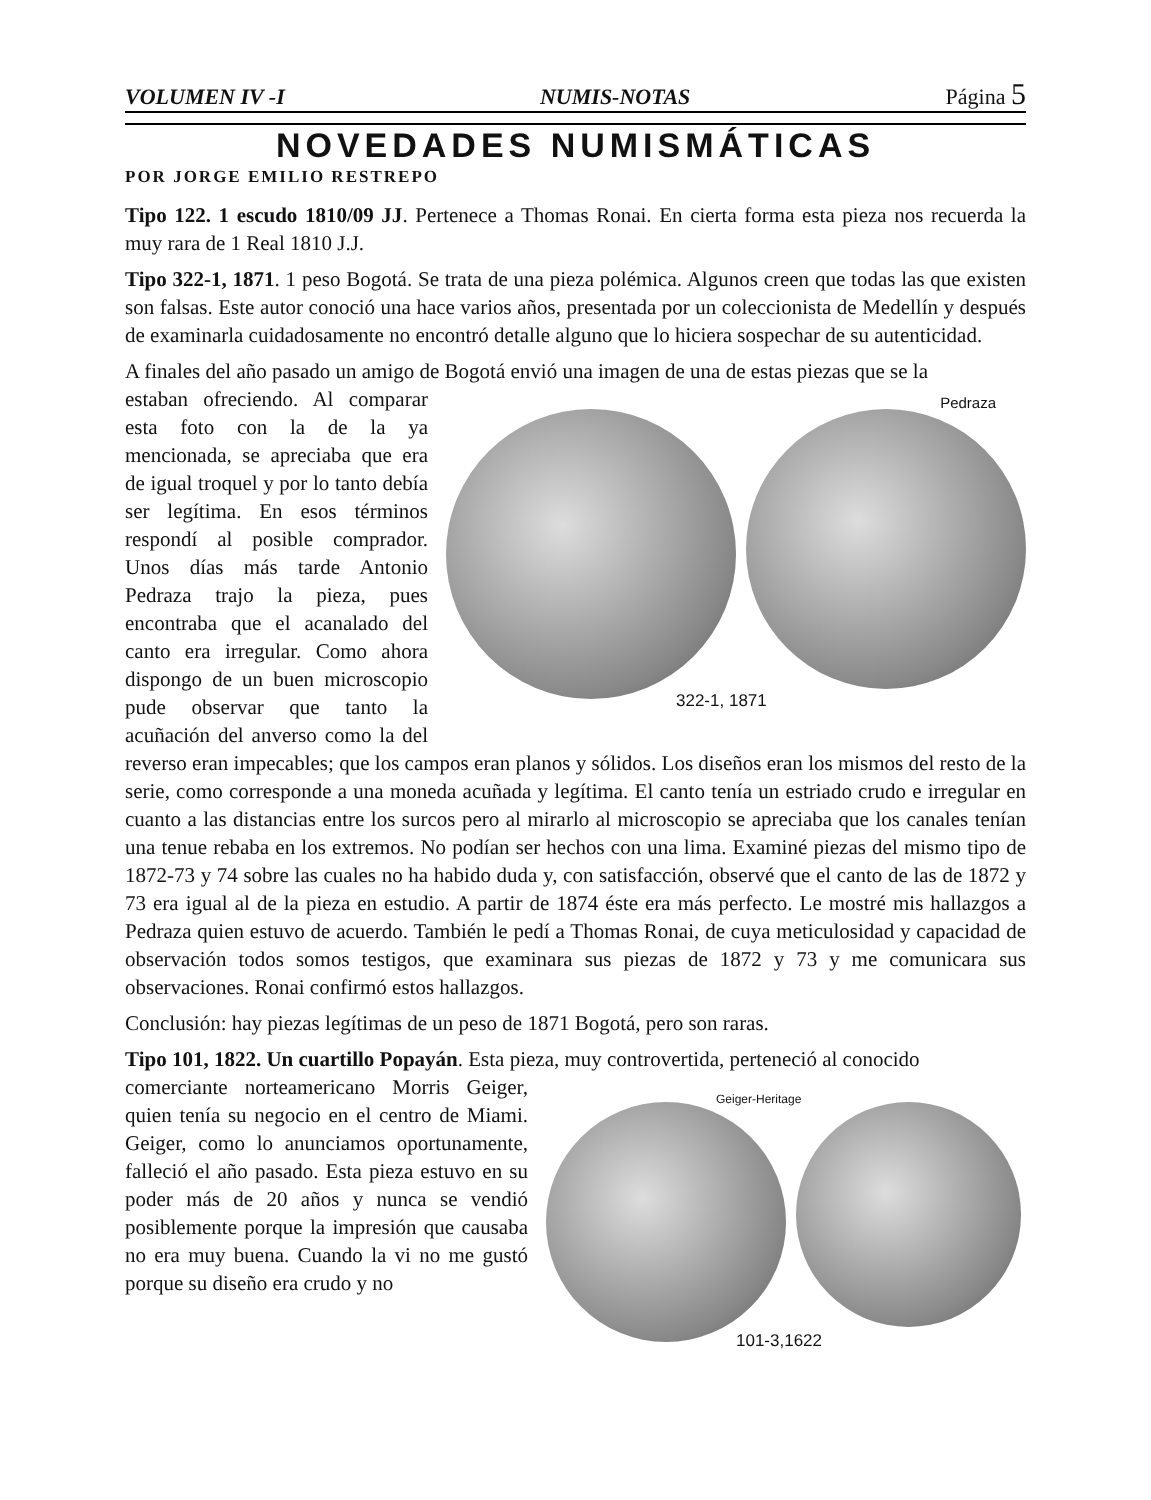VOLUMEN IV -I NUMIS-NOTAS Página 5
NOVEDADES NUMISMÁTICAS
POR JORGE EMILIO RESTREPO
Tipo 122. 1 escudo 1810/09 JJ. Pertenece a Thomas Ronai. En cierta forma esta pieza nos recuerda la muy rara de 1 Real 1810 J.J.
Tipo 322-1, 1871. 1 peso Bogotá. Se trata de una pieza polémica. Algunos creen que todas las que existen son falsas. Este autor conoció una hace varios años, presentada por un coleccionista de Medellín y después de examinarla cuidadosamente no encontró detalle alguno que lo hiciera sospechar de su autenticidad.
A finales del año pasado un amigo de Bogotá envió una imagen de una de estas piezas que se la
Pedraza
322-1, 1871 estaban ofreciendo. Al comparar esta foto con la de la ya mencionada, se apreciaba que era de igual troquel y por lo tanto debía ser legítima. En esos términos respondí al posible comprador. Unos días más tarde Antonio Pedraza trajo la pieza, pues encontraba que el acanalado del canto era irregular. Como ahora dispongo de un buen microscopio pude observar que tanto la acuñación del anverso como la del reverso eran impecables; que los campos eran planos y sólidos. Los diseños eran los mismos del resto de la serie, como corresponde a una moneda acuñada y legítima. El canto tenía un estriado crudo e irregular en cuanto a las distancias entre los surcos pero al mirarlo al microscopio se apreciaba que los canales tenían una tenue rebaba en los extremos. No podían ser hechos con una lima. Examiné piezas del mismo tipo de 1872-73 y 74 sobre las cuales no ha habido duda y, con satisfacción, observé que el canto de las de 1872 y 73 era igual al de la pieza en estudio. A partir de 1874 éste era más perfecto. Le mostré mis hallazgos a Pedraza quien estuvo de acuerdo. También le pedí a Thomas Ronai, de cuya meticulosidad y capacidad de observación todos somos testigos, que examinara sus piezas de 1872 y 73 y me comunicara sus observaciones. Ronai confirmó estos hallazgos.
Conclusión: hay piezas legítimas de un peso de 1871 Bogotá, pero son raras.
Tipo 101, 1822. Un cuartillo Popayán. Esta pieza, muy controvertida, perteneció al conocido
Geiger-Heritage
101-3,1622 comerciante norteamericano Morris Geiger, quien tenía su negocio en el centro de Miami. Geiger, como lo anunciamos oportunamente, falleció el año pasado. Esta pieza estuvo en su poder más de 20 años y nunca se vendió posiblemente porque la impresión que causaba no era muy buena. Cuando la vi no me gustó porque su diseño era crudo y no